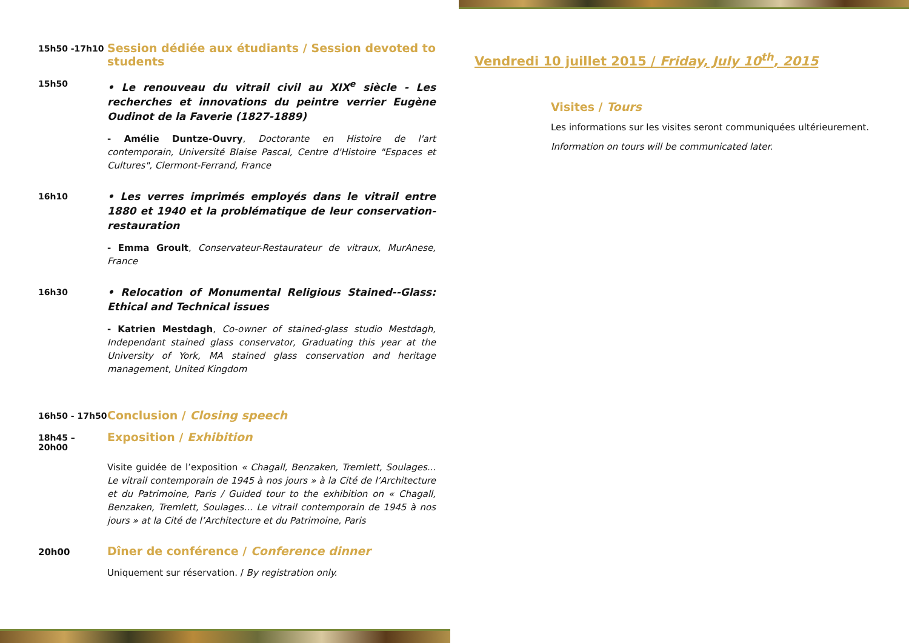15h50 -17h10
Session dédiée aux étudiants / Session devoted to students
15h50
• Le renouveau du vitrail civil au XIX<sup>e</sup> siècle - Les recherches et innovations du peintre verrier Eugène Oudinot de la Faverie (1827-1889)
- Amélie Duntze-Ouvry, Doctorante en Histoire de l'art contemporain, Université Blaise Pascal, Centre d'Histoire "Espaces et Cultures", Clermont-Ferrand, France
16h10
• Les verres imprimés employés dans le vitrail entre 1880 et 1940 et la problématique de leur conservation-restauration
- Emma Groult, Conservateur-Restaurateur de vitraux, MurAnese, France
16h30
• Relocation of Monumental Religious Stained--Glass: Ethical and Technical issues
- Katrien Mestdagh, Co-owner of stained-glass studio Mestdagh, Independant stained glass conservator, Graduating this year at the University of York, MA stained glass conservation and heritage management, United Kingdom
16h50 - 17h50
Conclusion / Closing speech
18h45 – 20h00
Exposition / Exhibition
Visite guidée de l’exposition « Chagall, Benzaken, Tremlett, Soulages... Le vitrail contemporain de 1945 à nos jours » à la Cité de l’Architecture et du Patrimoine, Paris / Guided tour to the exhibition on « Chagall, Benzaken, Tremlett, Soulages... Le vitrail contemporain de 1945 à nos jours » at la Cité de l’Architecture et du Patrimoine, Paris
20h00
Dîner de conférence / Conference dinner
Uniquement sur réservation. / By registration only.
Vendredi 10 juillet 2015 / Friday, July 10<sup>th</sup>, 2015
Visites / Tours
Les informations sur les visites seront communiquées ultérieurement.
Information on tours will be communicated later.